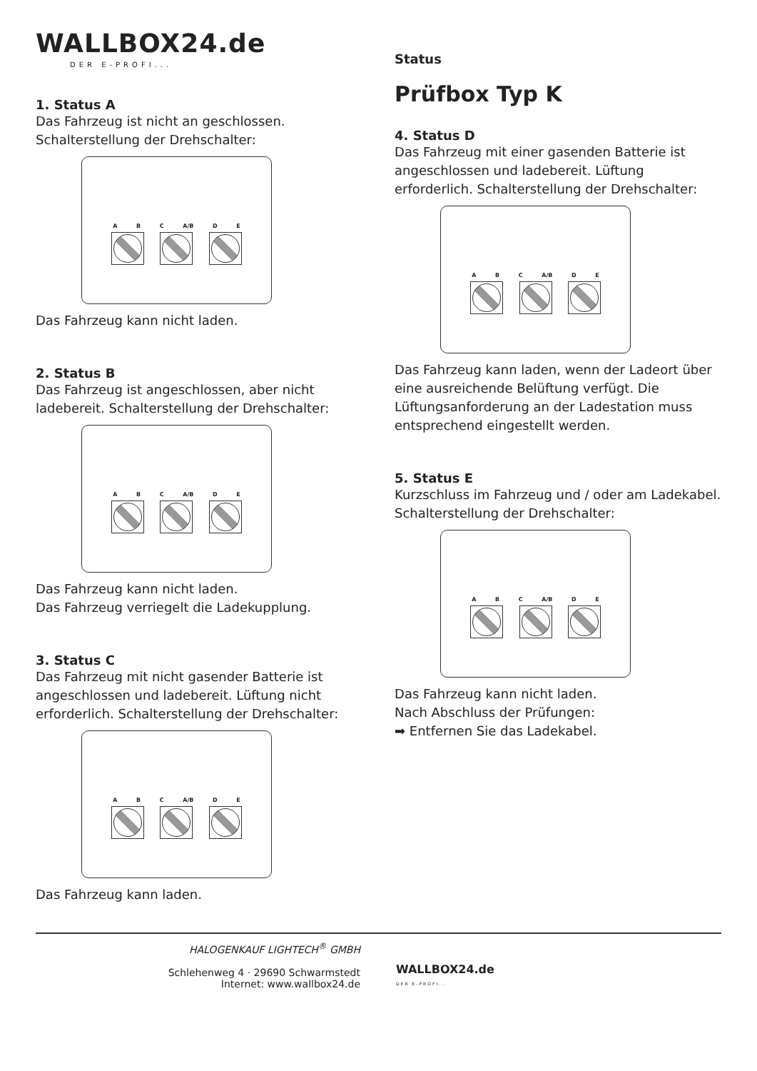WALLBOX24.de
DER E-PROFI...
1. Status A
Das Fahrzeug ist nicht an geschlossen. Schalterstellung der Drehschalter:
A B C A/B D E
Das Fahrzeug kann nicht laden.
2. Status B
Das Fahrzeug ist angeschlossen, aber nicht ladebereit. Schalterstellung der Drehschalter:
A B C A/B D E
Das Fahrzeug kann nicht laden.
Das Fahrzeug verriegelt die Ladekupplung.
3. Status C
Das Fahrzeug mit nicht gasender Batterie ist angeschlossen und ladebereit. Lüftung nicht erforderlich. Schalterstellung der Drehschalter:
A B C A/B D E
Das Fahrzeug kann laden.
Status
Prüfbox Typ K
4. Status D
Das Fahrzeug mit einer gasenden Batterie ist angeschlossen und ladebereit. Lüftung erforderlich. Schalterstellung der Drehschalter:
A B C A/B D E
Das Fahrzeug kann laden, wenn der Ladeort über eine ausreichende Belüftung verfügt. Die Lüftungsanforderung an der Ladestation muss entsprechend eingestellt werden.
5. Status E
Kurzschluss im Fahrzeug und / oder am Ladekabel. Schalterstellung der Drehschalter:
A B C A/B D E
Das Fahrzeug kann nicht laden.
Nach Abschluss der Prüfungen:
➡ Entfernen Sie das Ladekabel.
HALOGENKAUF LIGHTECH<sup>®</sup> GMBH
Schlehenweg 4 · 29690 Schwarmstedt
Internet: www.wallbox24.de
WALLBOX24.de
DER E-PROFI...